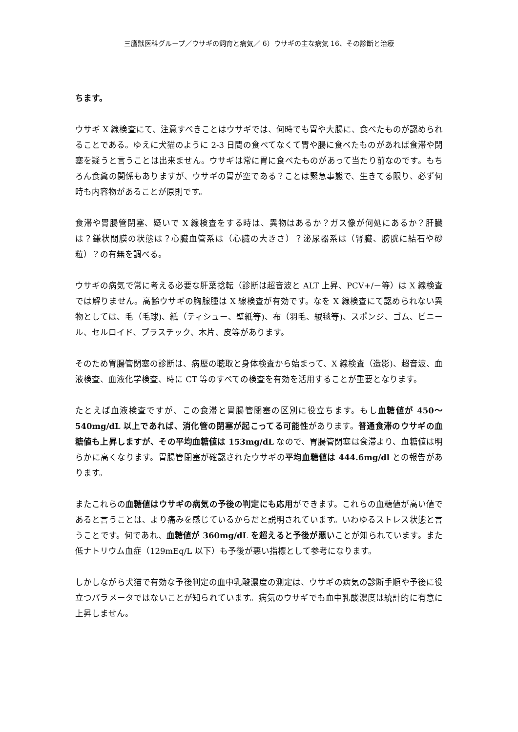三鷹獣医科グループ／ウサギの飼育と病気／ 6）ウサギの主な病気 16、その診断と治療
ちます。
ウサギ X 線検査にて、注意すべきことはウサギでは、何時でも胃や大腸に、食べたものが認められることである。ゆえに犬猫のように 2-3 日間の食べてなくて胃や腸に食べたものがあれば食滞や閉塞を疑うと言うことは出来ません。ウサギは常に胃に食べたものがあって当たり前なのです。もちろん食糞の関係もありますが、ウサギの胃が空である？ことは緊急事態で、生きてる限り、必ず何時も内容物があることが原則です。
食滞や胃腸管閉塞、疑いで X 線検査をする時は、異物はあるか？ガス像が何処にあるか？肝臓は？鎌状間膜の状態は？心臓血管系は（心臓の大きさ）？泌尿器系は（腎臓、膀胱に結石や砂粒）？の有無を調べる。
ウサギの病気で常に考える必要な肝葉捻転（診断は超音波と ALT 上昇、PCV+/－等）は X 線検査では解りません。高齢ウサギの胸腺腫は X 線検査が有効です。なを X 線検査にて認められない異物としては、毛（毛球)、紙（ティシュー、壁紙等)、布（羽毛、絨毯等)、スポンジ、ゴム、ビニール、セルロイド、プラスチック、木片、皮等があります。
そのため胃腸管閉塞の診断は、病歴の聴取と身体検査から始まって、X 線検査（造影)、超音波、血液検査、血液化学検査、時に CT 等のすべての検査を有効を活用することが重要となります。
たとえば血液検査ですが、この食滞と胃腸管閉塞の区別に役立ちます。もし血糖値が 450～540mg/dL 以上であれば、消化管の閉塞が起こってる可能性があります。普通食滞のウサギの血糖値も上昇しますが、その平均血糖値は 153mg/dL なので、胃腸管閉塞は食滞より、血糖値は明らかに高くなります。胃腸管閉塞が確認されたウサギの平均血糖値は 444.6mg/dl との報告があります。
またこれらの血糖値はウサギの病気の予後の判定にも応用ができます。これらの血糖値が高い値であると言うことは、より痛みを感じているからだと説明されています。いわゆるストレス状態と言うことです。何であれ、血糖値が 360mg/dL を超えると予後が悪いことが知られています。また低ナトリウム血症（129mEq/L 以下）も予後が悪い指標として参考になります。
しかしながら犬猫で有効な予後判定の血中乳酸濃度の測定は、ウサギの病気の診断手順や予後に役立つパラメータではないことが知られています。病気のウサギでも血中乳酸濃度は統計的に有意に上昇しません。